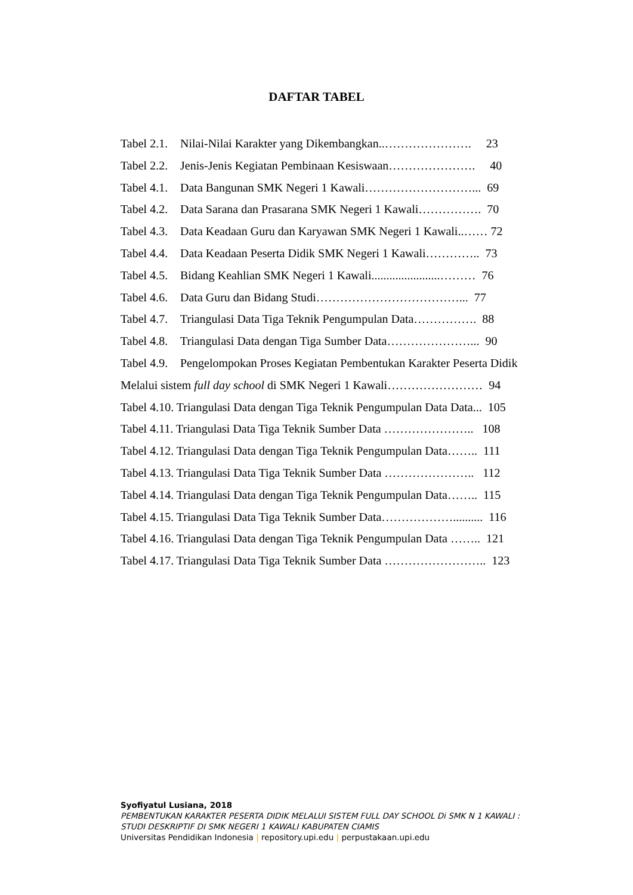DAFTAR TABEL
Tabel 2.1. Nilai-Nilai Karakter yang Dikembangkan..…………………. 23
Tabel 2.2. Jenis-Jenis Kegiatan Pembinaan Kesiswaan…………………. 40
Tabel 4.1. Data Bangunan SMK Negeri 1 Kawali………………………... 69
Tabel 4.2. Data Sarana dan Prasarana SMK Negeri 1 Kawali……………. 70
Tabel 4.3. Data Keadaan Guru dan Karyawan SMK Negeri 1 Kawali..…… 72
Tabel 4.4. Data Keadaan Peserta Didik SMK Negeri 1 Kawali………….. 73
Tabel 4.5. Bidang Keahlian SMK Negeri 1 Kawali.......................……… 76
Tabel 4.6. Data Guru dan Bidang Studi………………………………... 77
Tabel 4.7. Triangulasi Data Tiga Teknik Pengumpulan Data……………. 88
Tabel 4.8. Triangulasi Data dengan Tiga Sumber Data…………………... 90
Tabel 4.9. Pengelompokan Proses Kegiatan Pembentukan Karakter Peserta Didik
Melalui sistem full day school di SMK Negeri 1 Kawali…………………… 94
Tabel 4.10. Triangulasi Data dengan Tiga Teknik Pengumpulan Data Data... 105
Tabel 4.11. Triangulasi Data Tiga Teknik Sumber Data ………………….. 108
Tabel 4.12. Triangulasi Data dengan Tiga Teknik Pengumpulan Data…….. 111
Tabel 4.13. Triangulasi Data Tiga Teknik Sumber Data ………………….. 112
Tabel 4.14. Triangulasi Data dengan Tiga Teknik Pengumpulan Data…….. 115
Tabel 4.15. Triangulasi Data Tiga Teknik Sumber Data……………….......... 116
Tabel 4.16. Triangulasi Data dengan Tiga Teknik Pengumpulan Data …….. 121
Tabel 4.17. Triangulasi Data Tiga Teknik Sumber Data …………………….. 123
Syofiyatul Lusiana, 2018
PEMBENTUKAN KARAKTER PESERTA DIDIK MELALUI SISTEM FULL DAY SCHOOL Di SMK N 1 KAWALI :
STUDI DESKRIPTIF DI SMK NEGERI 1 KAWALI KABUPATEN CIAMIS
Universitas Pendidikan Indonesia | repository.upi.edu | perpustakaan.upi.edu